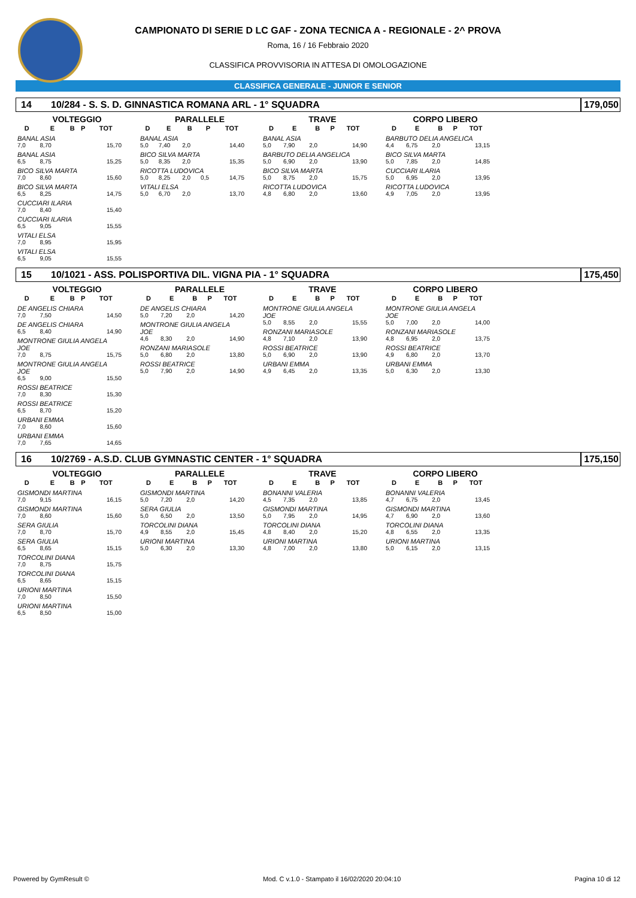CAMPIONATO DI SERIE D LC GAF - ZONA TECNICA A - REGIONALE - 2^ PROVA
Roma, 16 / 16 Febbraio 2020
CLASSIFICA PROVVISORIA IN ATTESA DI OMOLOGAZIONE
CLASSIFICA GENERALE - JUNIOR E SENIOR
14 10/284 - S. S. D. GINNASTICA ROMANA ARL - 1° SQUADRA 179,050
VOLTEGGIO
| D | E | B | P | TOT |
| --- | --- | --- | --- | --- |
| BANAL ASIA | | | | |
| 7,0 | 8,70 | | | 15,70 |
| BANAL ASIA | | | | |
| 6,5 | 8,75 | | | 15,25 |
| BICO SILVA MARTA | | | | |
| 7,0 | 8,60 | | | 15,60 |
| BICO SILVA MARTA | | | | |
| 6,5 | 8,25 | | | 14,75 |
| CUCCIARI ILARIA | | | | |
| 7,0 | 8,40 | | | 15,40 |
| CUCCIARI ILARIA | | | | |
| 6,5 | 9,05 | | | 15,55 |
| VITALI ELSA | | | | |
| 7,0 | 8,95 | | | 15,95 |
| VITALI ELSA | | | | |
| 6,5 | 9,05 | | | 15,55 |
PARALLELE
| D | E | B | P | TOT |
| --- | --- | --- | --- | --- |
| BANAL ASIA | | | | |
| 5,0 | 7,40 | 2,0 | | 14,40 |
| BICO SILVA MARTA | | | | |
| 5,0 | 8,35 | 2,0 | | 15,35 |
| RICOTTA LUDOVICA | | | | |
| 5,0 | 8,25 | 2,0 | 0,5 | 14,75 |
| VITALI ELSA | | | | |
| 5,0 | 6,70 | 2,0 | | 13,70 |
TRAVE
| D | E | B | P | TOT |
| --- | --- | --- | --- | --- |
| BANAL ASIA | | | | |
| 5,0 | 7,90 | 2,0 | | 14,90 |
| BARBUTO DELIA ANGELICA | | | | |
| 5,0 | 6,90 | 2,0 | | 13,90 |
| BICO SILVA MARTA | | | | |
| 5,0 | 8,75 | 2,0 | | 15,75 |
| RICOTTA LUDOVICA | | | | |
| 4,8 | 6,80 | 2,0 | | 13,60 |
CORPO LIBERO
| D | E | B | P | TOT |
| --- | --- | --- | --- | --- |
| BARBUTO DELIA ANGELICA | | | | |
| 4,4 | 6,75 | 2,0 | | 13,15 |
| BICO SILVA MARTA | | | | |
| 5,0 | 7,85 | 2,0 | | 14,85 |
| CUCCIARI ILARIA | | | | |
| 5,0 | 6,95 | 2,0 | | 13,95 |
| RICOTTA LUDOVICA | | | | |
| 4,9 | 7,05 | 2,0 | | 13,95 |
15 10/1021 - ASS. POLISPORTIVA DIL. VIGNA PIA - 1° SQUADRA 175,450
VOLTEGGIO
| D | E | B | P | TOT |
| --- | --- | --- | --- | --- |
| DE ANGELIS CHIARA | | | | |
| 7,0 | 7,50 | | | 14,50 |
| DE ANGELIS CHIARA | | | | |
| 6,5 | 8,40 | | | 14,90 |
| MONTRONE GIULIA ANGELA JOE | | | | |
| 7,0 | 8,75 | | | 15,75 |
| MONTRONE GIULIA ANGELA JOE | | | | |
| 6,5 | 9,00 | | | 15,50 |
| ROSSI BEATRICE | | | | |
| 7,0 | 8,30 | | | 15,30 |
| ROSSI BEATRICE | | | | |
| 6,5 | 8,70 | | | 15,20 |
| URBANI EMMA | | | | |
| 7,0 | 8,60 | | | 15,60 |
| URBANI EMMA | | | | |
| 7,0 | 7,65 | | | 14,65 |
PARALLELE
| D | E | B | P | TOT |
| --- | --- | --- | --- | --- |
| DE ANGELIS CHIARA | | | | |
| 5,0 | 7,20 | 2,0 | | 14,20 |
| MONTRONE GIULIA ANGELA JOE | | | | |
| 4,6 | 8,30 | 2,0 | | 14,90 |
| RONZANI MARIASOLE | | | | |
| 5,0 | 6,80 | 2,0 | | 13,80 |
| ROSSI BEATRICE | | | | |
| 5,0 | 7,90 | 2,0 | | 14,90 |
TRAVE
| D | E | B | P | TOT |
| --- | --- | --- | --- | --- |
| MONTRONE GIULIA ANGELA JOE | | | | |
| 5,0 | 8,55 | 2,0 | | 15,55 |
| RONZANI MARIASOLE | | | | |
| 4,8 | 7,10 | 2,0 | | 13,90 |
| ROSSI BEATRICE | | | | |
| 5,0 | 6,90 | 2,0 | | 13,90 |
| URBANI EMMA | | | | |
| 4,9 | 6,45 | 2,0 | | 13,35 |
CORPO LIBERO
| D | E | B | P | TOT |
| --- | --- | --- | --- | --- |
| MONTRONE GIULIA ANGELA JOE | | | | |
| 5,0 | 7,00 | 2,0 | | 14,00 |
| RONZANI MARIASOLE | | | | |
| 4,8 | 6,95 | 2,0 | | 13,75 |
| ROSSI BEATRICE | | | | |
| 4,9 | 6,80 | 2,0 | | 13,70 |
| URBANI EMMA | | | | |
| 5,0 | 6,30 | 2,0 | | 13,30 |
16 10/2769 - A.S.D. CLUB GYMNASTIC CENTER - 1° SQUADRA 175,150
VOLTEGGIO
| D | E | B | P | TOT |
| --- | --- | --- | --- | --- |
| GISMONDI MARTINA | | | | |
| 7,0 | 9,15 | | | 16,15 |
| GISMONDI MARTINA | | | | |
| 7,0 | 8,60 | | | 15,60 |
| SERA GIULIA | | | | |
| 7,0 | 8,70 | | | 15,70 |
| SERA GIULIA | | | | |
| 6,5 | 8,65 | | | 15,15 |
| TORCOLINI DIANA | | | | |
| 7,0 | 8,75 | | | 15,75 |
| TORCOLINI DIANA | | | | |
| 6,5 | 8,65 | | | 15,15 |
| URIONI MARTINA | | | | |
| 7,0 | 8,50 | | | 15,50 |
| URIONI MARTINA | | | | |
| 6,5 | 8,50 | | | 15,00 |
PARALLELE
| D | E | B | P | TOT |
| --- | --- | --- | --- | --- |
| GISMONDI MARTINA | | | | |
| 5,0 | 7,20 | 2,0 | | 14,20 |
| SERA GIULIA | | | | |
| 5,0 | 6,50 | 2,0 | | 13,50 |
| TORCOLINI DIANA | | | | |
| 4,9 | 8,55 | 2,0 | | 15,45 |
| URIONI MARTINA | | | | |
| 5,0 | 6,30 | 2,0 | | 13,30 |
TRAVE
| D | E | B | P | TOT |
| --- | --- | --- | --- | --- |
| BONANNI VALERIA | | | | |
| 4,5 | 7,35 | 2,0 | | 13,85 |
| GISMONDI MARTINA | | | | |
| 5,0 | 7,95 | 2,0 | | 14,95 |
| TORCOLINI DIANA | | | | |
| 4,8 | 8,40 | 2,0 | | 15,20 |
| URIONI MARTINA | | | | |
| 4,8 | 7,00 | 2,0 | | 13,80 |
CORPO LIBERO
| D | E | B | P | TOT |
| --- | --- | --- | --- | --- |
| BONANNI VALERIA | | | | |
| 4,7 | 6,75 | 2,0 | | 13,45 |
| GISMONDI MARTINA | | | | |
| 4,7 | 6,90 | 2,0 | | 13,60 |
| TORCOLINI DIANA | | | | |
| 4,8 | 6,55 | 2,0 | | 13,35 |
| URIONI MARTINA | | | | |
| 5,0 | 6,15 | 2,0 | | 13,15 |
Powered by GymResult © Mod. C v.1.0 - Stampato il 16/02/2020 20:04:10 Pagina 10 di 12